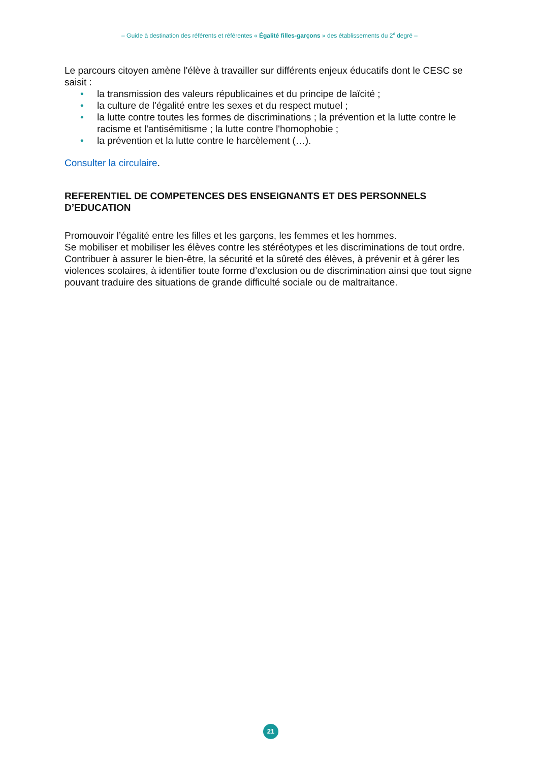– Guide à destination des référents et référentes « Égalité filles-garçons » des établissements du 2<sup>d</sup> degré –
Le parcours citoyen amène l'élève à travailler sur différents enjeux éducatifs dont le CESC se saisit :
• la transmission des valeurs républicaines et du principe de laïcité ;
• la culture de l'égalité entre les sexes et du respect mutuel ;
• la lutte contre toutes les formes de discriminations ; la prévention et la lutte contre le racisme et l'antisémitisme ; la lutte contre l'homophobie ;
• la prévention et la lutte contre le harcèlement (…).
Consulter la circulaire.
REFERENTIEL DE COMPETENCES DES ENSEIGNANTS ET DES PERSONNELS D’EDUCATION
Promouvoir l’égalité entre les filles et les garçons, les femmes et les hommes.
Se mobiliser et mobiliser les élèves contre les stéréotypes et les discriminations de tout ordre.
Contribuer à assurer le bien-être, la sécurité et la sûreté des élèves, à prévenir et à gérer les violences scolaires, à identifier toute forme d’exclusion ou de discrimination ainsi que tout signe pouvant traduire des situations de grande difficulté sociale ou de maltraitance.
21